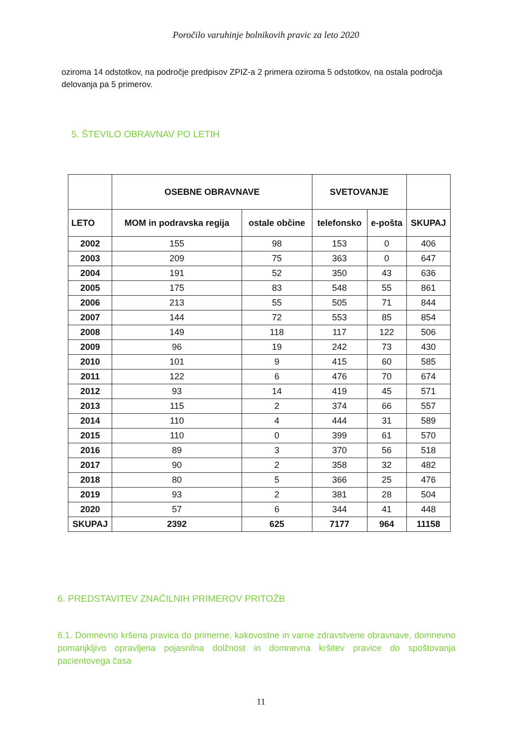Poročilo varuhinje bolnikovih pravic za leto 2020
oziroma 14 odstotkov, na področje predpisov ZPIZ-a 2 primera oziroma 5 odstotkov, na ostala področja delovanja pa 5 primerov.
5. ŠTEVILO OBRAVNAV PO LETIH
| | OSEBNE OBRAVNAVE | | SVETOVANJE | | |
| --- | --- | --- | --- | --- | --- |
| LETO | MOM in podravska regija | ostale občine | telefonsko | e-pošta | SKUPAJ |
| 2002 | 155 | 98 | 153 | 0 | 406 |
| 2003 | 209 | 75 | 363 | 0 | 647 |
| 2004 | 191 | 52 | 350 | 43 | 636 |
| 2005 | 175 | 83 | 548 | 55 | 861 |
| 2006 | 213 | 55 | 505 | 71 | 844 |
| 2007 | 144 | 72 | 553 | 85 | 854 |
| 2008 | 149 | 118 | 117 | 122 | 506 |
| 2009 | 96 | 19 | 242 | 73 | 430 |
| 2010 | 101 | 9 | 415 | 60 | 585 |
| 2011 | 122 | 6 | 476 | 70 | 674 |
| 2012 | 93 | 14 | 419 | 45 | 571 |
| 2013 | 115 | 2 | 374 | 66 | 557 |
| 2014 | 110 | 4 | 444 | 31 | 589 |
| 2015 | 110 | 0 | 399 | 61 | 570 |
| 2016 | 89 | 3 | 370 | 56 | 518 |
| 2017 | 90 | 2 | 358 | 32 | 482 |
| 2018 | 80 | 5 | 366 | 25 | 476 |
| 2019 | 93 | 2 | 381 | 28 | 504 |
| 2020 | 57 | 6 | 344 | 41 | 448 |
| SKUPAJ | 2392 | 625 | 7177 | 964 | 11158 |
6. PREDSTAVITEV ZNAČILNIH PRIMEROV PRITOŽB
6.1. Domnevno kršena pravica do primerne, kakovostne in varne zdravstvene obravnave, domnevno pomanjkljivo opravljena pojasnilna dolžnost in domnevna kršitev pravice do spoštovanja pacientovega časa
11